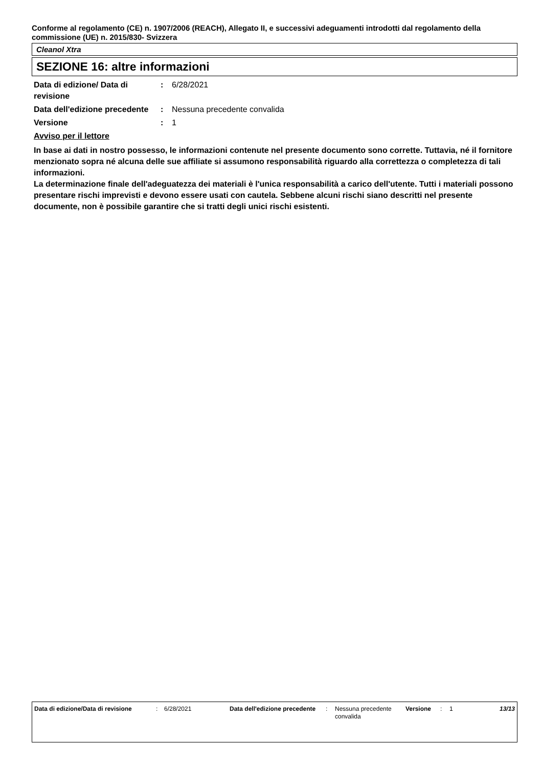Conforme al regolamento (CE) n. 1907/2006 (REACH), Allegato II, e successivi adeguamenti introdotti dal regolamento della commissione (UE) n. 2015/830- Svizzera
Cleanol Xtra
SEZIONE 16: altre informazioni
| Data di edizione/ Data di revisione | : | 6/28/2021 |
| Data dell'edizione precedente | : | Nessuna precedente convalida |
| Versione | : | 1 |
Avviso per il lettore
In base ai dati in nostro possesso, le informazioni contenute nel presente documento sono corrette. Tuttavia, né il fornitore menzionato sopra né alcuna delle sue affiliate si assumono responsabilità riguardo alla correttezza o completezza di tali informazioni.
La determinazione finale dell'adeguatezza dei materiali è l'unica responsabilità a carico dell'utente. Tutti i materiali possono presentare rischi imprevisti e devono essere usati con cautela. Sebbene alcuni rischi siano descritti nel presente documente, non è possibile garantire che si tratti degli unici rischi esistenti.
| Data di edizione/Data di revisione | : | 6/28/2021 | Data dell'edizione precedente | : | Nessuna precedente convalida | Versione | : | 1 | 13/13 |